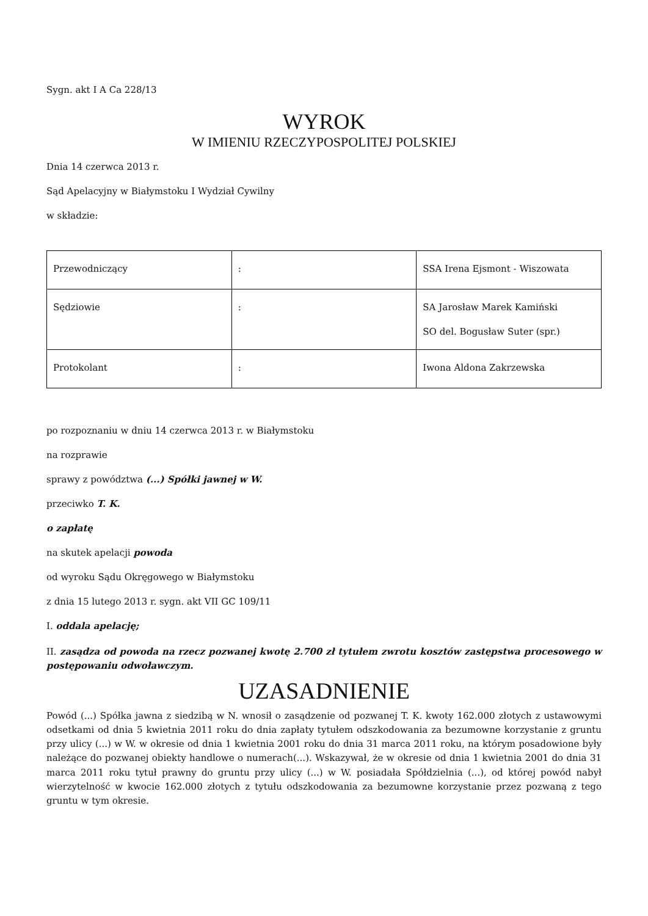Sygn. akt I A Ca 228/13
WYROK
W IMIENIU RZECZYPOSPOLITEJ POLSKIEJ
Dnia 14 czerwca 2013 r.
Sąd Apelacyjny w Białymstoku I Wydział Cywilny
w składzie:
| Przewodniczący | : | SSA Irena Ejsmont - Wiszowata |
| Sędziowie | : | SA Jarosław Marek Kamiński SO del. Bogusław Suter (spr.) |
| Protokolant | : | Iwona Aldona Zakrzewska |
po rozpoznaniu w dniu 14 czerwca 2013 r. w Białymstoku
na rozprawie
sprawy z powództwa (...) Spółki jawnej w W.
przeciwko T. K.
o zapłatę
na skutek apelacji powoda
od wyroku Sądu Okręgowego w Białymstoku
z dnia 15 lutego 2013 r. sygn. akt VII GC 109/11
I. oddala apelację;
II. zasądza od powoda na rzecz pozwanej kwotę 2.700 zł tytułem zwrotu kosztów zastępstwa procesowego w postępowaniu odwoławczym.
UZASADNIENIE
Powód (...) Spółka jawna z siedzibą w N. wnosił o zasądzenie od pozwanej T. K. kwoty 162.000 złotych z ustawowymi odsetkami od dnia 5 kwietnia 2011 roku do dnia zapłaty tytułem odszkodowania za bezumowne korzystanie z gruntu przy ulicy (...) w W. w okresie od dnia 1 kwietnia 2001 roku do dnia 31 marca 2011 roku, na którym posadowione były należące do pozwanej obiekty handlowe o numerach(...). Wskazywał, że w okresie od dnia 1 kwietnia 2001 do dnia 31 marca 2011 roku tytuł prawny do gruntu przy ulicy (...) w W. posiadała Spółdzielnia (...), od której powód nabył wierzytelność w kwocie 162.000 złotych z tytułu odszkodowania za bezumowne korzystanie przez pozwaną z tego gruntu w tym okresie.